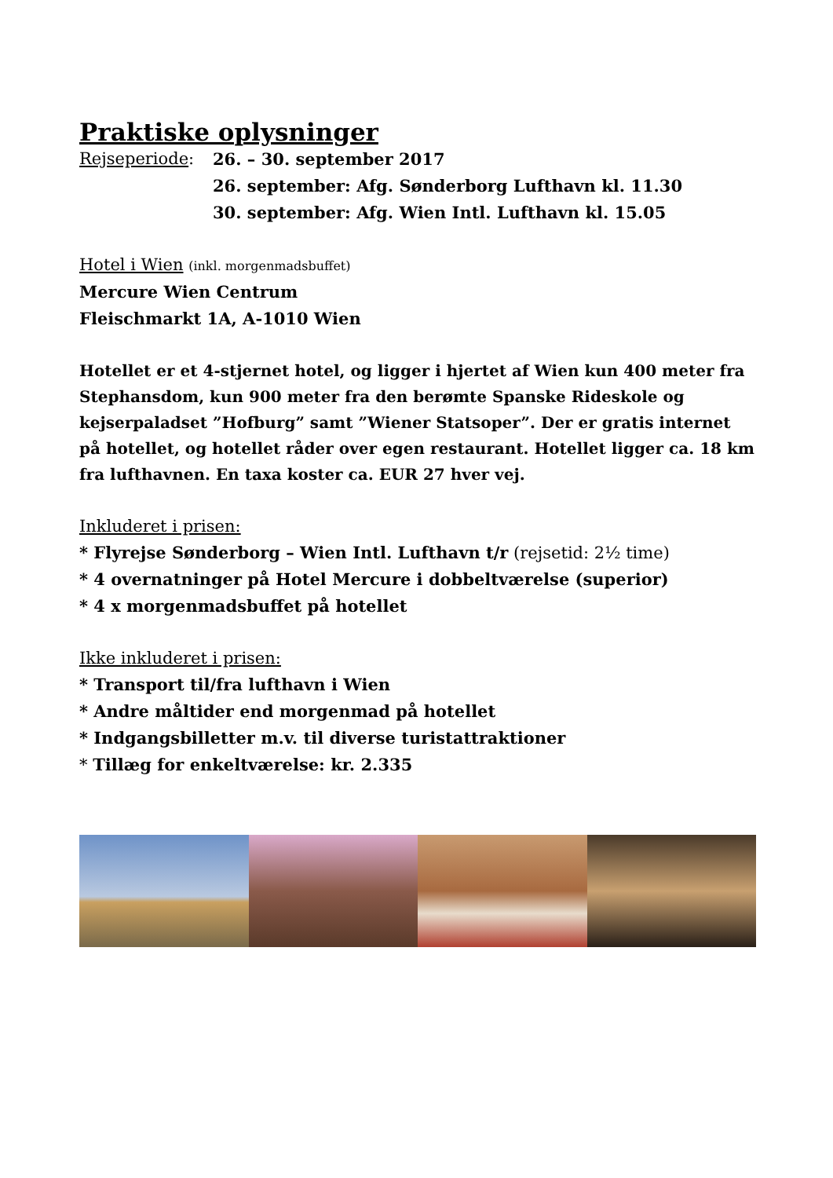Praktiske oplysninger
Rejseperiode: 26. – 30. september 2017
26. september: Afg. Sønderborg Lufthavn kl. 11.30
30. september: Afg. Wien Intl. Lufthavn kl. 15.05
Hotel i Wien (inkl. morgenmadsbuffet)
Mercure Wien Centrum
Fleischmarkt 1A, A-1010 Wien
Hotellet er et 4-stjernet hotel, og ligger i hjertet af Wien kun 400 meter fra Stephansdom, kun 900 meter fra den berømte Spanske Rideskole og kejserpaladset ”Hofburg” samt ”Wiener Statsoper”. Der er gratis internet på hotellet, og hotellet råder over egen restaurant. Hotellet ligger ca. 18 km fra lufthavnen. En taxa koster ca. EUR 27 hver vej.
Inkluderet i prisen:
* Flyrejse Sønderborg – Wien Intl. Lufthavn t/r (rejsetid: 2½ time)
* 4 overnatninger på Hotel Mercure i dobbeltværelse (superior)
* 4 x morgenmadsbuffet på hotellet
Ikke inkluderet i prisen:
* Transport til/fra lufthavn i Wien
* Andre måltider end morgenmad på hotellet
* Indgangsbilletter m.v. til diverse turistattraktioner
* Tillæg for enkeltværelse: kr. 2.335